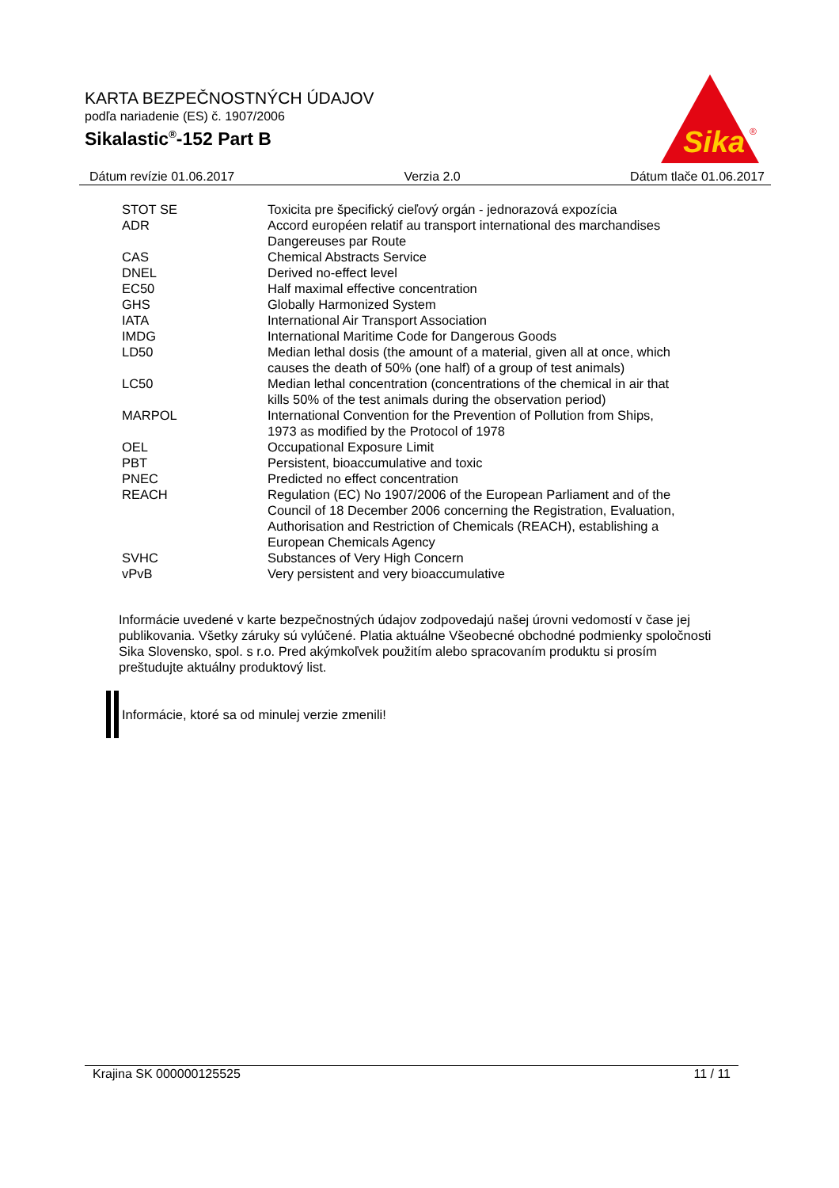KARTA BEZPEČNOSTNÝCH ÚDAJOV
podľa nariadenie (ES) č. 1907/2006
Sikalastic<sup>®</sup>-152 Part B
Sika
®
Dátum revízie 01.06.2017 Verzia 2.0 Dátum tlače 01.06.2017
| STOT SE | Toxicita pre špecifický cieľový orgán - jednorazová expozícia |
| ADR | Accord européen relatif au transport international des marchandises Dangereuses par Route |
| CAS | Chemical Abstracts Service |
| DNEL | Derived no-effect level |
| EC50 | Half maximal effective concentration |
| GHS | Globally Harmonized System |
| IATA | International Air Transport Association |
| IMDG | International Maritime Code for Dangerous Goods |
| LD50 | Median lethal dosis (the amount of a material, given all at once, which causes the death of 50% (one half) of a group of test animals) |
| LC50 | Median lethal concentration (concentrations of the chemical in air that kills 50% of the test animals during the observation period) |
| MARPOL | International Convention for the Prevention of Pollution from Ships, 1973 as modified by the Protocol of 1978 |
| OEL | Occupational Exposure Limit |
| PBT | Persistent, bioaccumulative and toxic |
| PNEC | Predicted no effect concentration |
| REACH | Regulation (EC) No 1907/2006 of the European Parliament and of the Council of 18 December 2006 concerning the Registration, Evaluation, Authorisation and Restriction of Chemicals (REACH), establishing a European Chemicals Agency |
| SVHC | Substances of Very High Concern |
| vPvB | Very persistent and very bioaccumulative |
Informácie uvedené v karte bezpečnostných údajov zodpovedajú našej úrovni vedomostí v čase jej publikovania. Všetky záruky sú vylúčené. Platia aktuálne Všeobecné obchodné podmienky spoločnosti Sika Slovensko, spol. s r.o. Pred akýmkoľvek použitím alebo spracovaním produktu si prosím preštudujte aktuálny produktový list.
Informácie, ktoré sa od minulej verzie zmenili!
Krajina SK 000000125525 11 / 11